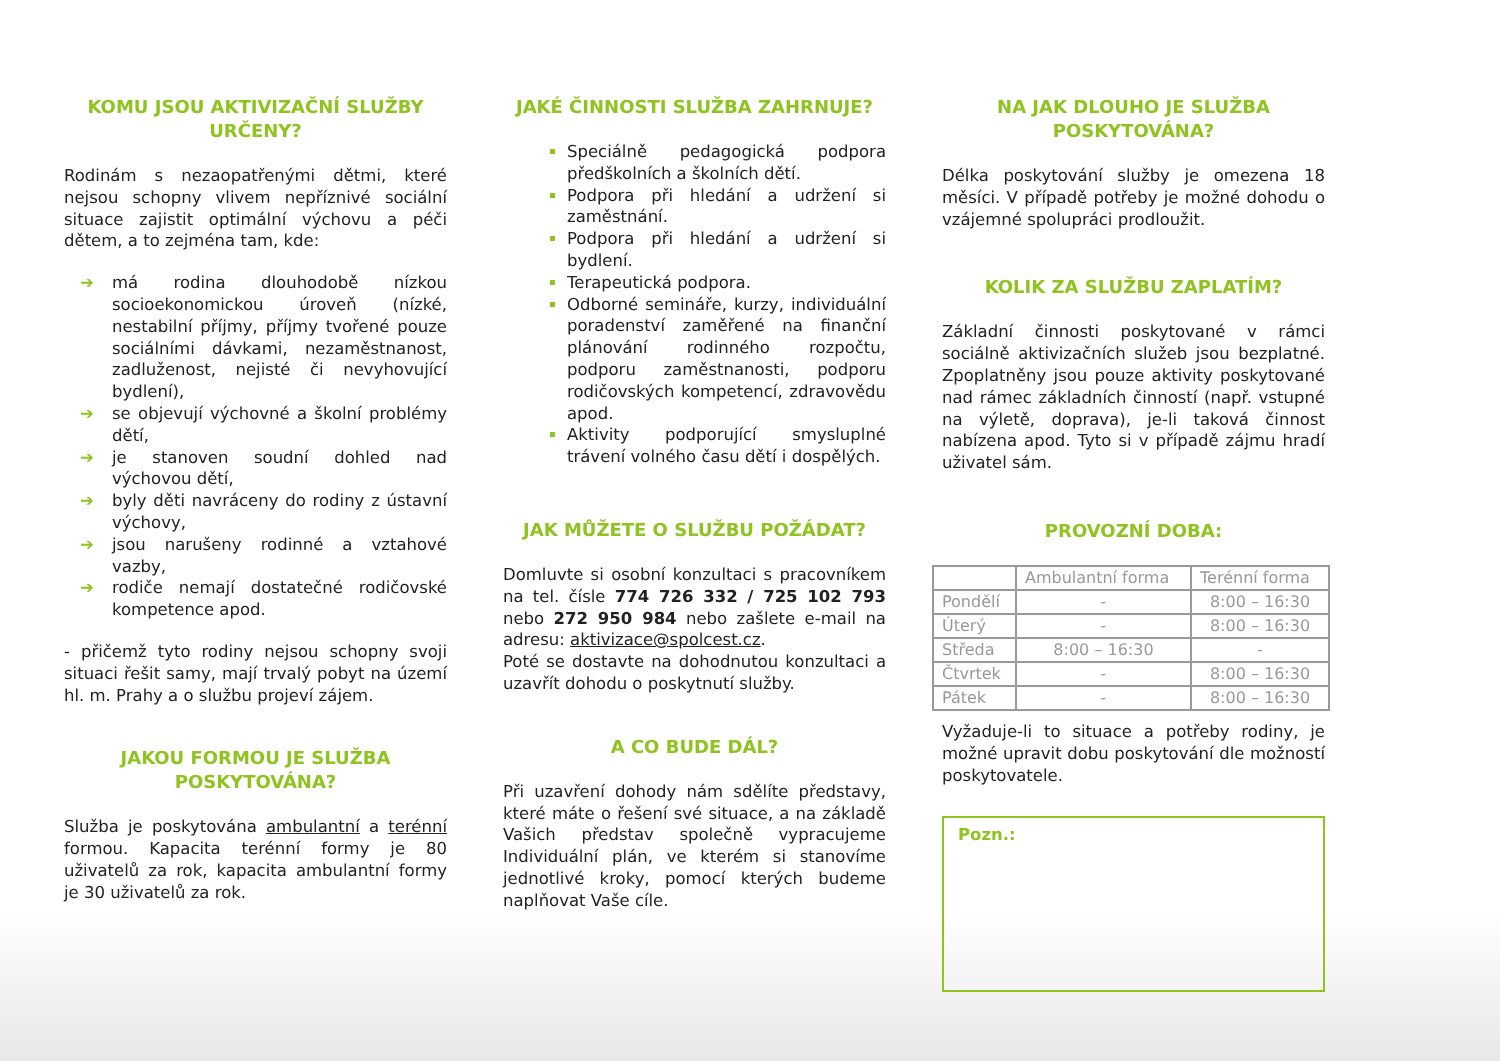KOMU JSOU AKTIVIZAČNÍ SLUŽBY URČENY?
Rodinám s nezaopatřenými dětmi, které nejsou schopny vlivem nepříznivé sociální situace zajistit optimální výchovu a péči dětem, a to zejména tam, kde:
➔ má rodina dlouhodobě nízkou socioekonomickou úroveň (nízké, nestabilní příjmy, příjmy tvořené pouze sociálními dávkami, nezaměstnanost, zadluženost, nejisté či nevyhovující bydlení),
➔ se objevují výchovné a školní problémy dětí,
➔ je stanoven soudní dohled nad výchovou dětí,
➔ byly děti navráceny do rodiny z ústavní výchovy,
➔ jsou narušeny rodinné a vztahové vazby,
➔ rodiče nemají dostatečné rodičovské kompetence apod.
- přičemž tyto rodiny nejsou schopny svoji situaci řešit samy, mají trvalý pobyt na území hl. m. Prahy a o službu projeví zájem.
JAKOU FORMOU JE SLUŽBA POSKYTOVÁNA?
Služba je poskytována ambulantní a terénní formou. Kapacita terénní formy je 80 uživatelů za rok, kapacita ambulantní formy je 30 uživatelů za rok.
JAKÉ ČINNOSTI SLUŽBA ZAHRNUJE?
Speciálně pedagogická podpora předškolních a školních dětí.
Podpora při hledání a udržení si zaměstnání.
Podpora při hledání a udržení si bydlení.
Terapeutická podpora.
Odborné semináře, kurzy, individuální poradenství zaměřené na finanční plánování rodinného rozpočtu, podporu zaměstnanosti, podporu rodičovských kompetencí, zdravovědu apod.
Aktivity podporující smysluplné trávení volného času dětí i dospělých.
JAK MŮŽETE O SLUŽBU POŽÁDAT?
Domluvte si osobní konzultaci s pracovníkem na tel. čísle 774 726 332 / 725 102 793 nebo 272 950 984 nebo zašlete e-mail na adresu: aktivizace@spolcest.cz.
Poté se dostavte na dohodnutou konzultaci a uzavřít dohodu o poskytnutí služby.
A CO BUDE DÁL?
Při uzavření dohody nám sdělíte představy, které máte o řešení své situace, a na základě Vašich představ společně vypracujeme Individuální plán, ve kterém si stanovíme jednotlivé kroky, pomocí kterých budeme naplňovat Vaše cíle.
NA JAK DLOUHO JE SLUŽBA POSKYTOVÁNA?
Délka poskytování služby je omezena 18 měsíci. V případě potřeby je možné dohodu o vzájemné spolupráci prodloužit.
KOLIK ZA SLUŽBU ZAPLATÍM?
Základní činnosti poskytované v rámci sociálně aktivizačních služeb jsou bezplatné. Zpoplatněny jsou pouze aktivity poskytované nad rámec základních činností (např. vstupné na výletě, doprava), je-li taková činnost nabízena apod. Tyto si v případě zájmu hradí uživatel sám.
PROVOZNÍ DOBA:
| | Ambulantní forma | Terénní forma |
| --- | --- | --- |
| Pondělí | - | 8:00 – 16:30 |
| Úterý | - | 8:00 – 16:30 |
| Středa | 8:00 – 16:30 | - |
| Čtvrtek | - | 8:00 – 16:30 |
| Pátek | - | 8:00 – 16:30 |
Vyžaduje-li to situace a potřeby rodiny, je možné upravit dobu poskytování dle možností poskytovatele.
Pozn.: